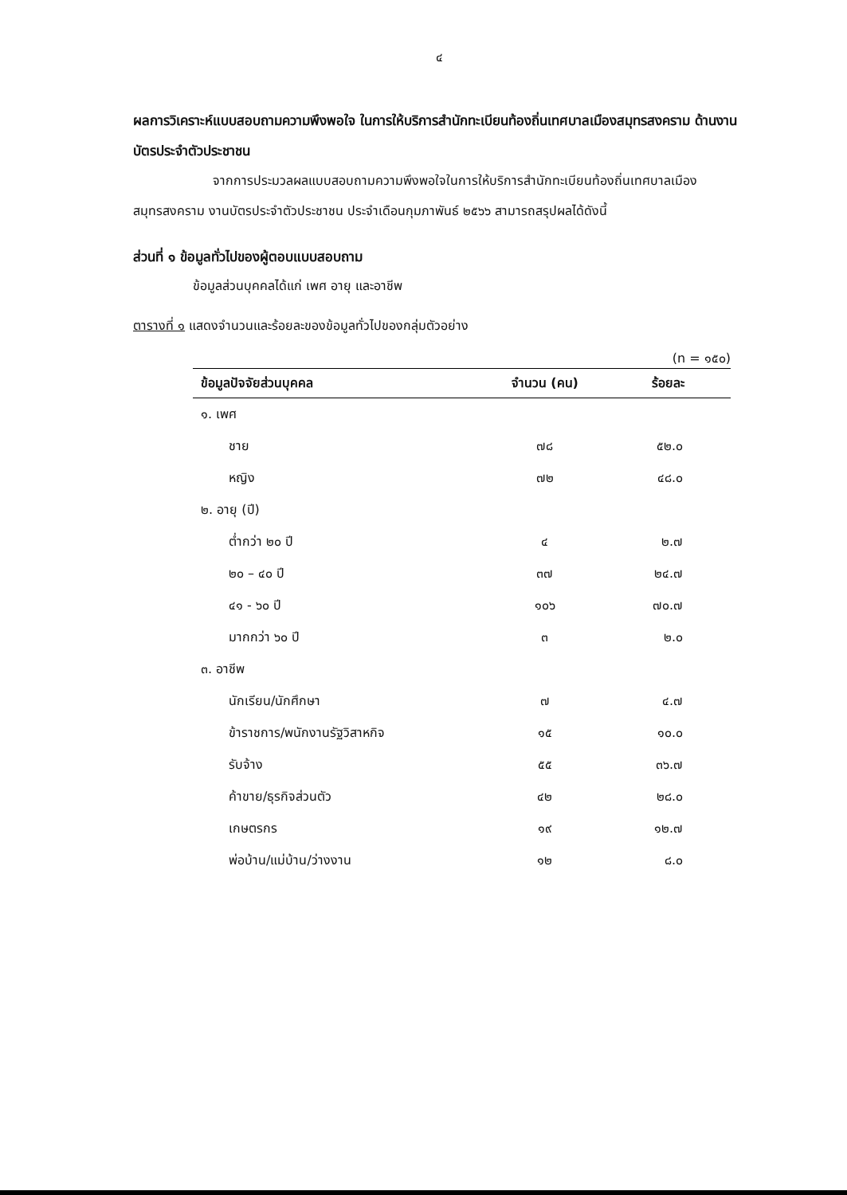๔
ผลการวิเคราะห์แบบสอบถามความพึงพอใจ ในการให้บริการสำนักทะเบียนท้องถิ่นเทศบาลเมืองสมุทรสงคราม ด้านงานบัตรประจำตัวประชาชน
จากการประมวลผลแบบสอบถามความพึงพอใจในการให้บริการสำนักทะเบียนท้องถิ่นเทศบาลเมืองสมุทรสงคราม งานบัตรประจำตัวประชาชน ประจำเดือนกุมภาพันธ์ ๒๕๖๖ สามารถสรุปผลได้ดังนี้
ส่วนที่ ๑ ข้อมูลทั่วไปของผู้ตอบแบบสอบถาม
ข้อมูลส่วนบุคคลได้แก่ เพศ อายุ และอาชีพ
ตารางที่ ๑ แสดงจำนวนและร้อยละของข้อมูลทั่วไปของกลุ่มตัวอย่าง
(n = ๑๕๐)
| ข้อมูลปัจจัยส่วนบุคคล | จำนวน (คน) | ร้อยละ |
| --- | --- | --- |
| ๑. เพศ | | |
| ชาย | ๗๘ | ๕๒.๐ |
| หญิง | ๗๒ | ๔๘.๐ |
| ๒. อายุ (ปี) | | |
| ต่ำกว่า ๒๐ ปี | ๔ | ๒.๗ |
| ๒๐ – ๔๐ ปี | ๓๗ | ๒๔.๗ |
| ๔๑ - ๖๐ ปี | ๑๐๖ | ๗๐.๗ |
| มากกว่า ๖๐ ปี | ๓ | ๒.๐ |
| ๓. อาชีพ | | |
| นักเรียน/นักศึกษา | ๗ | ๔.๗ |
| ข้าราชการ/พนักงานรัฐวิสาหกิจ | ๑๕ | ๑๐.๐ |
| รับจ้าง | ๕๕ | ๓๖.๗ |
| ค้าขาย/ธุรกิจส่วนตัว | ๔๒ | ๒๘.๐ |
| เกษตรกร | ๑๙ | ๑๒.๗ |
| พ่อบ้าน/แม่บ้าน/ว่างงาน | ๑๒ | ๘.๐ |